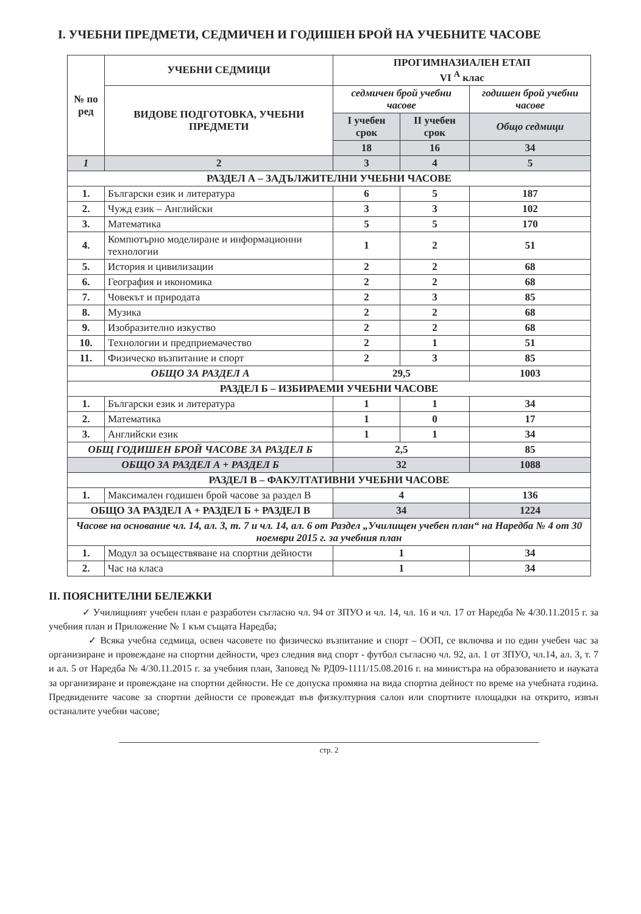I. УЧЕБНИ ПРЕДМЕТИ, СЕДМИЧЕН И ГОДИШЕН БРОЙ НА УЧЕБНИТЕ ЧАСОВЕ
| № по ред | УЧЕБНИ СЕДМИЦИ | ПРОГИМНАЗИАЛЕН ЕТАП VI <sup>А</sup> клас | | |
| --- | --- | --- | --- | --- |
| | ВИДОВЕ ПОДГОТОВКА, УЧЕБНИ ПРЕДМЕТИ | седмичен брой учебни часове | | годишен брой учебни часове |
| | | I учебен срок | II учебен срок | Общо седмици |
| | | 18 | 16 | 34 |
| 1 | 2 | 3 | 4 | 5 |
| РАЗДЕЛ А – ЗАДЪЛЖИТЕЛНИ УЧЕБНИ ЧАСОВЕ | | | | |
| 1. | Български език и литература | 6 | 5 | 187 |
| 2. | Чужд език – Английски | 3 | 3 | 102 |
| 3. | Математика | 5 | 5 | 170 |
| 4. | Компютърно моделиране и информационни технологии | 1 | 2 | 51 |
| 5. | История и цивилизации | 2 | 2 | 68 |
| 6. | География и икономика | 2 | 2 | 68 |
| 7. | Човекът и природата | 2 | 3 | 85 |
| 8. | Музика | 2 | 2 | 68 |
| 9. | Изобразително изкуство | 2 | 2 | 68 |
| 10. | Технологии и предприемачество | 2 | 1 | 51 |
| 11. | Физическо възпитание и спорт | 2 | 3 | 85 |
| ОБЩО ЗА РАЗДЕЛ А | | 29,5 | | 1003 |
| РАЗДЕЛ Б – ИЗБИРАЕМИ УЧЕБНИ ЧАСОВЕ | | | | |
| 1. | Български език и литература | 1 | 1 | 34 |
| 2. | Математика | 1 | 0 | 17 |
| 3. | Английски език | 1 | 1 | 34 |
| ОБЩ ГОДИШЕН БРОЙ ЧАСОВЕ ЗА РАЗДЕЛ Б | | 2,5 | | 85 |
| ОБЩО ЗА РАЗДЕЛ А + РАЗДЕЛ Б | | 32 | | 1088 |
| РАЗДЕЛ В – ФАКУЛТАТИВНИ УЧЕБНИ ЧАСОВЕ | | | | |
| 1. | Максимален годишен брой часове за раздел В | 4 | | 136 |
| ОБЩО ЗА РАЗДЕЛ А + РАЗДЕЛ Б + РАЗДЕЛ В | | 34 | | 1224 |
| Часове на основание чл. 14, ал. 3, т. 7 и чл. 14, ал. 6 от Раздел „Училищен учебен план“ на Наредба № 4 от 30 ноември 2015 г. за учебния план | | | | |
| 1. | Модул за осъществяване на спортни дейности | 1 | | 34 |
| 2. | Час на класа | 1 | | 34 |
II. ПОЯСНИТЕЛНИ БЕЛЕЖКИ
✓ Училищният учебен план е разработен съгласно чл. 94 от ЗПУО и чл. 14, чл. 16 и чл. 17 от Наредба № 4/30.11.2015 г. за учебния план и Приложение № 1 към същата Наредба;
✓ Всяка учебна седмица, освен часовете по физическо възпитание и спорт – ООП, се включва и по един учебен час за организиране и провеждане на спортни дейности, чрез следния вид спорт - футбол съгласно чл. 92, ал. 1 от ЗПУО, чл.14, ал. 3, т. 7 и ал. 5 от Наредба № 4/30.11.2015 г. за учебния план, Заповед № РД09-1111/15.08.2016 г. на министъра на образованието и науката за организиране и провеждане на спортни дейности. Не се допуска промяна на вида спортна дейност по време на учебната година. Предвидените часове за спортни дейности се провеждат във физкултурния салон или спортните площадки на открито, извън останалите учебни часове;
стр. 2